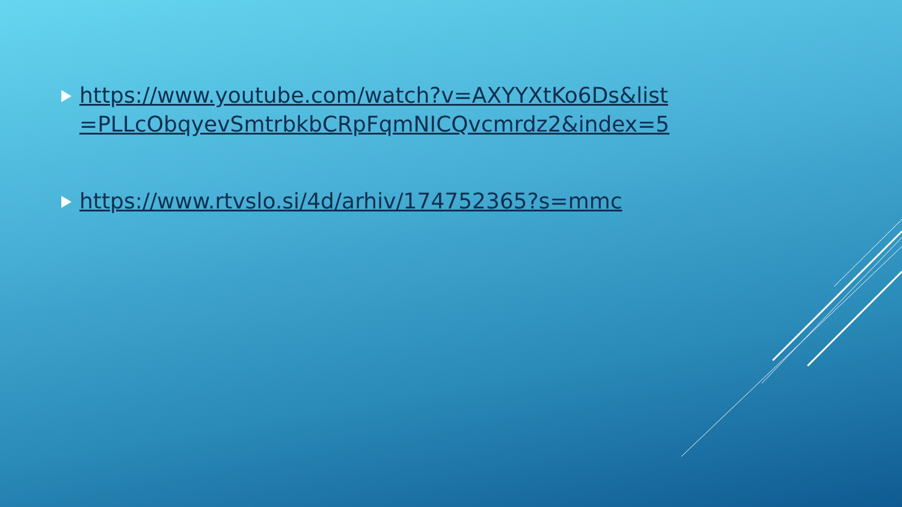https://www.youtube.com/watch?v=AXYYXtKo6Ds&list=PLLcObqyevSmtrbkbCRpFqmNICQvcmrdz2&index=5
https://www.rtvslo.si/4d/arhiv/174752365?s=mmc